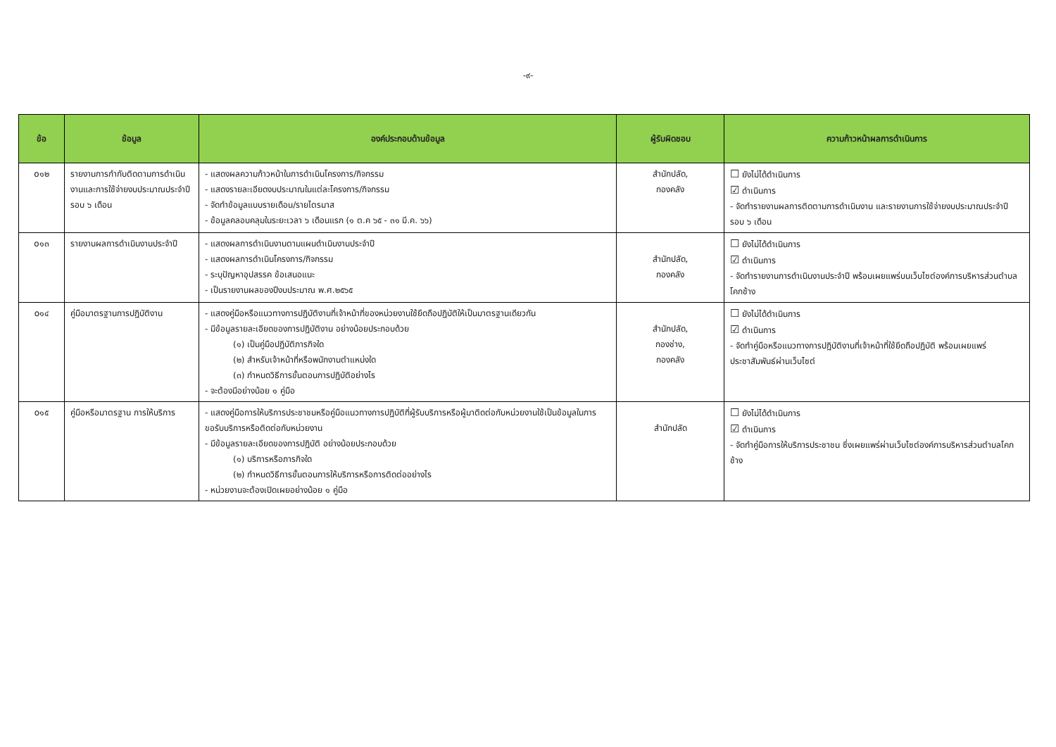-๙-
| ข้อ | ข้อมูล | องค์ประกอบด้านข้อมูล | ผู้รับผิดชอบ | ความก้าวหน้าผลการดำเนินการ |
| --- | --- | --- | --- | --- |
| o๑๒ | รายงานการกำกับติดตามการดำเนินงานและการใช้จ่ายงบประมาณประจำปีรอบ ๖ เดือน | - แสดงผลความก้าวหน้าในการดำเนินโครงการ/กิจกรรม - แสดงรายละเอียดงบประมาณในแต่ละโครงการ/กิจกรรม - จัดทำข้อมูลแบบรายเดือน/รายไตรมาส - ข้อมูลคลอบคลุมในระยะเวลา ๖ เดือนแรก (๑ ต.ค ๖๕ - ๓๑ มี.ค. ๖๖) | สำนักปลัด, กองคลัง | ☐ ยังไม่ได้ดำเนินการ ☑ ดำเนินการ - จัดทำรายงานผลการติดตามการดำเนินงาน และรายงานการใช้จ่ายงบประมาณประจำปี รอบ ๖ เดือน |
| o๑๓ | รายงานผลการดำเนินงานประจำปี | - แสดงผลการดำเนินงานตามแผนดำเนินงานประจำปี - แสดงผลการดำเนินโครงการ/กิจกรรม - ระบุปัญหาอุปสรรค ข้อเสนอแนะ - เป็นรายงานผลของปีงบประมาณ พ.ศ.๒๕๖๕ | สำนักปลัด, กองคลัง | ☐ ยังไม่ได้ดำเนินการ ☑ ดำเนินการ - จัดทำรายงานการดำเนินงานประจำปี พร้อมเผยแพร่บนเว็บไซต์องค์การบริหารส่วนตำบลโคกช้าง |
| o๑๔ | คู่มือมาตรฐานการปฏิบัติงาน | - แสดงคู่มือหรือแนวทางการปฏิบัติงานที่เจ้าหน้าที่ของหน่วยงานใช้ยึดถือปฏิบัติให้เป็นมาตรฐานเดียวกัน - มีข้อมูลรายละเอียดของการปฏิบัติงาน อย่างน้อยประกอบด้วย (๑) เป็นคู่มือปฏิบัติภารกิจใด (๒) สำหรับเจ้าหน้าที่หรือพนักงานตำแหน่งใด (๓) กำหนดวิธีการขั้นตอนการปฏิบัติอย่างไร - จะต้องมีอย่างน้อย ๑ คู่มือ | สำนักปลัด, กองช่าง, กองคลัง | ☐ ยังไม่ได้ดำเนินการ ☑ ดำเนินการ - จัดทำคู่มือหรือแนวทางการปฏิบัติงานที่เจ้าหน้าที่ใช้ยึดถือปฏิบัติ พร้อมเผยแพร่ประชาสัมพันธ์ผ่านเว็บไซต์ |
| o๑๕ | คู่มือหรือมาตรฐาน การให้บริการ | - แสดงคู่มือการให้บริการประชาชนหรือคู่มือแนวทางการปฏิบัติที่ผู้รับบริการหรือผู้มาติดต่อกับหน่วยงานใช้เป็นข้อมูลในการขอรับบริการหรือติดต่อกับหน่วยงาน - มีข้อมูลรายละเอียดของการปฏิบัติ อย่างน้อยประกอบด้วย (๑) บริการหรือภารกิจใด (๒) กำหนดวิธีการขั้นตอนการให้บริการหรือการติดต่ออย่างไร - หน่วยงานจะต้องเปิดเผยอย่างน้อย ๑ คู่มือ | สำนักปลัด | ☐ ยังไม่ได้ดำเนินการ ☑ ดำเนินการ - จัดทำคู่มือการให้บริการประชาชน ซึ่งเผยแพร่ผ่านเว็บไซต์องค์การบริหารส่วนตำบลโคกช้าง |